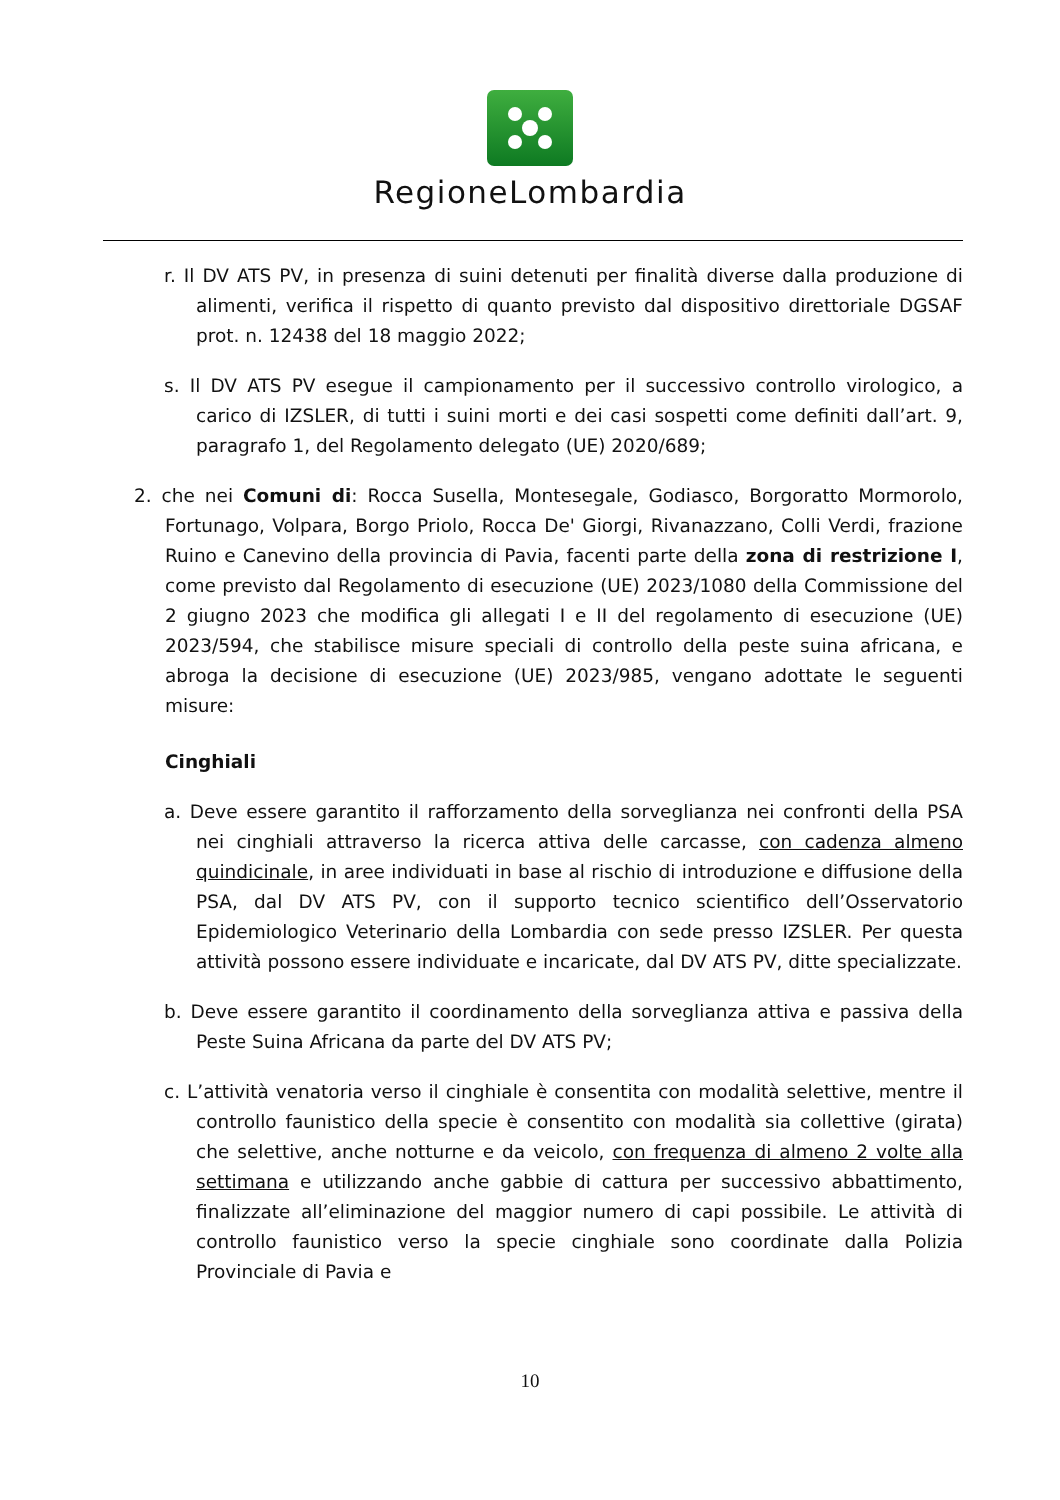RegioneLombardia
r. Il DV ATS PV, in presenza di suini detenuti per finalità diverse dalla produzione di alimenti, verifica il rispetto di quanto previsto dal dispositivo direttoriale DGSAF prot. n. 12438 del 18 maggio 2022;
s. Il DV ATS PV esegue il campionamento per il successivo controllo virologico, a carico di IZSLER, di tutti i suini morti e dei casi sospetti come definiti dall’art. 9, paragrafo 1, del Regolamento delegato (UE) 2020/689;
2. che nei Comuni di: Rocca Susella, Montesegale, Godiasco, Borgoratto Mormorolo, Fortunago, Volpara, Borgo Priolo, Rocca De' Giorgi, Rivanazzano, Colli Verdi, frazione Ruino e Canevino della provincia di Pavia, facenti parte della zona di restrizione I, come previsto dal Regolamento di esecuzione (UE) 2023/1080 della Commissione del 2 giugno 2023 che modifica gli allegati I e II del regolamento di esecuzione (UE) 2023/594, che stabilisce misure speciali di controllo della peste suina africana, e abroga la decisione di esecuzione (UE) 2023/985, vengano adottate le seguenti misure:
Cinghiali
a. Deve essere garantito il rafforzamento della sorveglianza nei confronti della PSA nei cinghiali attraverso la ricerca attiva delle carcasse, con cadenza almeno quindicinale, in aree individuati in base al rischio di introduzione e diffusione della PSA, dal DV ATS PV, con il supporto tecnico scientifico dell’Osservatorio Epidemiologico Veterinario della Lombardia con sede presso IZSLER. Per questa attività possono essere individuate e incaricate, dal DV ATS PV, ditte specializzate.
b. Deve essere garantito il coordinamento della sorveglianza attiva e passiva della Peste Suina Africana da parte del DV ATS PV;
c. L’attività venatoria verso il cinghiale è consentita con modalità selettive, mentre il controllo faunistico della specie è consentito con modalità sia collettive (girata) che selettive, anche notturne e da veicolo, con frequenza di almeno 2 volte alla settimana e utilizzando anche gabbie di cattura per successivo abbattimento, finalizzate all’eliminazione del maggior numero di capi possibile. Le attività di controllo faunistico verso la specie cinghiale sono coordinate dalla Polizia Provinciale di Pavia e
10